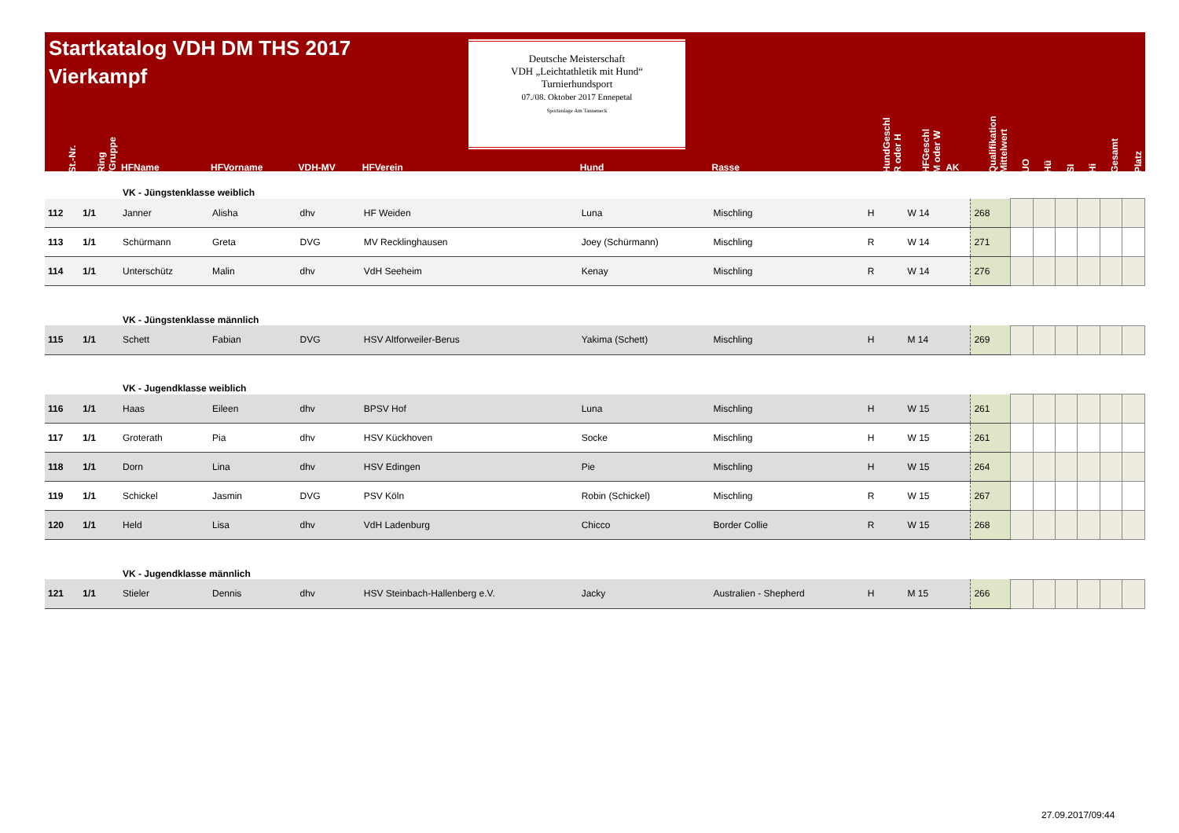Startkatalog VDH DM THS 2017
Vierkampf
Deutsche Meisterschaft
VDH „Leichtathletik mit Hund“
Turnierhundsport
07./08. Oktober 2017 Ennepetal
Sportanlage Am Tanneneck
| St.-Nr. | Ring /Gruppe | HFName | HFVorname | VDH-MV | HFVerein | Hund | Rasse | HundGeschl R oder H | HFGeschl M oder W | AK | Qualifikation Mittelwert | UO | Hü | SI | Hi | Gesamt | Platz |
| --- | --- | --- | --- | --- | --- | --- | --- | --- | --- | --- | --- | --- | --- | --- | --- | --- | --- |
| | | VK - Jüngstenklasse weiblich | | | | | | | | | | | | | | | |
| 112 | 1/1 | Janner | Alisha | dhv | HF Weiden | Luna | Mischling | H | W 14 | | 268 | | | | | | |
| 113 | 1/1 | Schürmann | Greta | DVG | MV Recklinghausen | Joey (Schürmann) | Mischling | R | W 14 | | 271 | | | | | | |
| 114 | 1/1 | Unterschütz | Malin | dhv | VdH Seeheim | Kenay | Mischling | R | W 14 | | 276 | | | | | | |
| | | VK - Jüngstenklasse männlich | | | | | | | | | | | | | | | |
| 115 | 1/1 | Schett | Fabian | DVG | HSV Altforweiler-Berus | Yakima (Schett) | Mischling | H | M 14 | | 269 | | | | | | |
| | | VK - Jugendklasse weiblich | | | | | | | | | | | | | | | |
| 116 | 1/1 | Haas | Eileen | dhv | BPSV Hof | Luna | Mischling | H | W 15 | | 261 | | | | | | |
| 117 | 1/1 | Groterath | Pia | dhv | HSV Kückhoven | Socke | Mischling | H | W 15 | | 261 | | | | | | |
| 118 | 1/1 | Dorn | Lina | dhv | HSV Edingen | Pie | Mischling | H | W 15 | | 264 | | | | | | |
| 119 | 1/1 | Schickel | Jasmin | DVG | PSV Köln | Robin (Schickel) | Mischling | R | W 15 | | 267 | | | | | | |
| 120 | 1/1 | Held | Lisa | dhv | VdH Ladenburg | Chicco | Border Collie | R | W 15 | | 268 | | | | | | |
| | | VK - Jugendklasse männlich | | | | | | | | | | | | | | | |
| 121 | 1/1 | Stieler | Dennis | dhv | HSV Steinbach-Hallenberg e.V. | Jacky | Australien - Shepherd | H | M 15 | | 266 | | | | | | |
27.09.2017/09:44